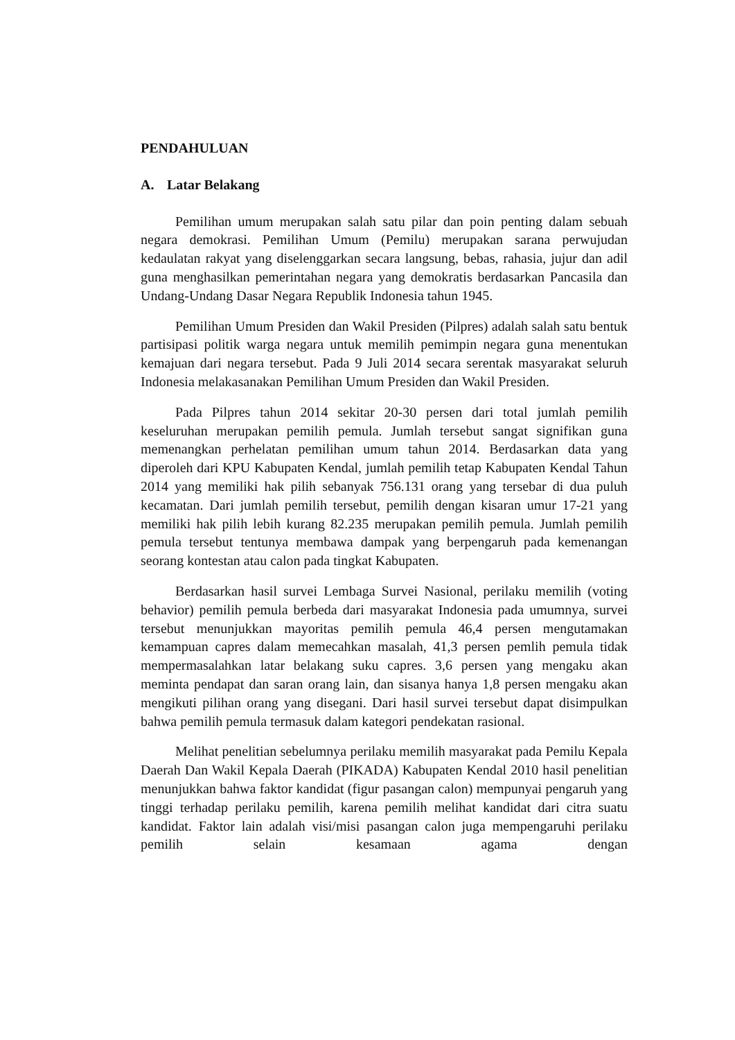PENDAHULUAN
A. Latar Belakang
Pemilihan umum merupakan salah satu pilar dan poin penting dalam sebuah negara demokrasi. Pemilihan Umum (Pemilu) merupakan sarana perwujudan kedaulatan rakyat yang diselenggarkan secara langsung, bebas, rahasia, jujur dan adil guna menghasilkan pemerintahan negara yang demokratis berdasarkan Pancasila dan Undang-Undang Dasar Negara Republik Indonesia tahun 1945.
Pemilihan Umum Presiden dan Wakil Presiden (Pilpres) adalah salah satu bentuk partisipasi politik warga negara untuk memilih pemimpin negara guna menentukan kemajuan dari negara tersebut. Pada 9 Juli 2014 secara serentak masyarakat seluruh Indonesia melakasanakan Pemilihan Umum Presiden dan Wakil Presiden.
Pada Pilpres tahun 2014 sekitar 20-30 persen dari total jumlah pemilih keseluruhan merupakan pemilih pemula. Jumlah tersebut sangat signifikan guna memenangkan perhelatan pemilihan umum tahun 2014. Berdasarkan data yang diperoleh dari KPU Kabupaten Kendal, jumlah pemilih tetap Kabupaten Kendal Tahun 2014 yang memiliki hak pilih sebanyak 756.131 orang yang tersebar di dua puluh kecamatan. Dari jumlah pemilih tersebut, pemilih dengan kisaran umur 17-21 yang memiliki hak pilih lebih kurang 82.235 merupakan pemilih pemula. Jumlah pemilih pemula tersebut tentunya membawa dampak yang berpengaruh pada kemenangan seorang kontestan atau calon pada tingkat Kabupaten.
Berdasarkan hasil survei Lembaga Survei Nasional, perilaku memilih (voting behavior) pemilih pemula berbeda dari masyarakat Indonesia pada umumnya, survei tersebut menunjukkan mayoritas pemilih pemula 46,4 persen mengutamakan kemampuan capres dalam memecahkan masalah, 41,3 persen pemlih pemula tidak mempermasalahkan latar belakang suku capres. 3,6 persen yang mengaku akan meminta pendapat dan saran orang lain, dan sisanya hanya 1,8 persen mengaku akan mengikuti pilihan orang yang disegani. Dari hasil survei tersebut dapat disimpulkan bahwa pemilih pemula termasuk dalam kategori pendekatan rasional.
Melihat penelitian sebelumnya perilaku memilih masyarakat pada Pemilu Kepala Daerah Dan Wakil Kepala Daerah (PIKADA) Kabupaten Kendal 2010 hasil penelitian menunjukkan bahwa faktor kandidat (figur pasangan calon) mempunyai pengaruh yang tinggi terhadap perilaku pemilih, karena pemilih melihat kandidat dari citra suatu kandidat. Faktor lain adalah visi/misi pasangan calon juga mempengaruhi perilaku pemilih selain kesamaan agama dengan